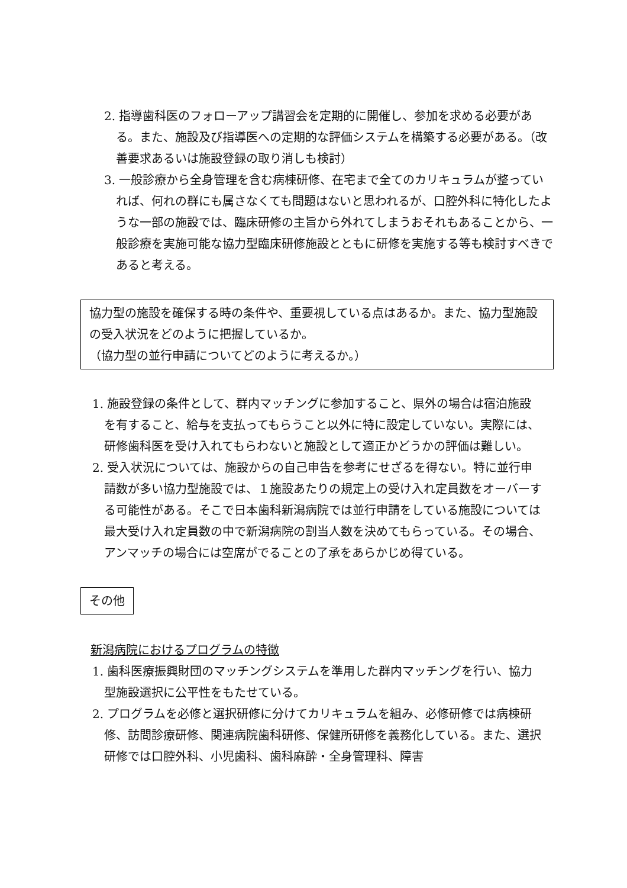2. 指導歯科医のフォローアップ講習会を定期的に開催し、参加を求める必要がある。また、施設及び指導医への定期的な評価システムを構築する必要がある。（改善要求あるいは施設登録の取り消しも検討）
3. 一般診療から全身管理を含む病棟研修、在宅まで全てのカリキュラムが整っていれば、何れの群にも属さなくても問題はないと思われるが、口腔外科に特化したような一部の施設では、臨床研修の主旨から外れてしまうおそれもあることから、一般診療を実施可能な協力型臨床研修施設とともに研修を実施する等も検討すべきであると考える。
協力型の施設を確保する時の条件や、重要視している点はあるか。また、協力型施設の受入状況をどのように把握しているか。
（協力型の並行申請についてどのように考えるか。）
1. 施設登録の条件として、群内マッチングに参加すること、県外の場合は宿泊施設を有すること、給与を支払ってもらうこと以外に特に設定していない。実際には、研修歯科医を受け入れてもらわないと施設として適正かどうかの評価は難しい。
2. 受入状況については、施設からの自己申告を参考にせざるを得ない。特に並行申請数が多い協力型施設では、１施設あたりの規定上の受け入れ定員数をオーバーする可能性がある。そこで日本歯科新潟病院では並行申請をしている施設については最大受け入れ定員数の中で新潟病院の割当人数を決めてもらっている。その場合、アンマッチの場合には空席がでることの了承をあらかじめ得ている。
その他
新潟病院におけるプログラムの特徴
1. 歯科医療振興財団のマッチングシステムを準用した群内マッチングを行い、協力型施設選択に公平性をもたせている。
2. プログラムを必修と選択研修に分けてカリキュラムを組み、必修研修では病棟研修、訪問診療研修、関連病院歯科研修、保健所研修を義務化している。また、選択研修では口腔外科、小児歯科、歯科麻酔・全身管理科、障害